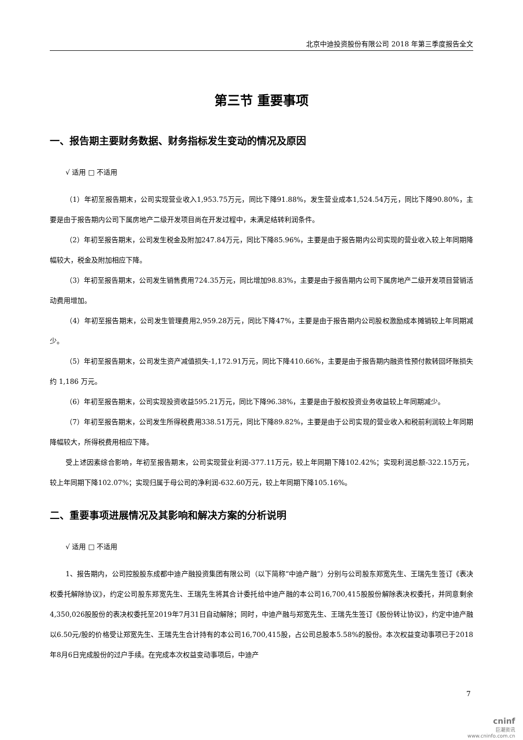北京中迪投资股份有限公司 2018 年第三季度报告全文
第三节 重要事项
一、报告期主要财务数据、财务指标发生变动的情况及原因
√ 适用 □ 不适用
（1）年初至报告期末，公司实现营业收入1,953.75万元，同比下降91.88%，发生营业成本1,524.54万元，同比下降90.80%，主要是由于报告期内公司下属房地产二级开发项目尚在开发过程中，未满足结转利润条件。
（2）年初至报告期末，公司发生税金及附加247.84万元，同比下降85.96%，主要是由于报告期内公司实现的营业收入较上年同期降幅较大，税金及附加相应下降。
（3）年初至报告期末，公司发生销售费用724.35万元，同比增加98.83%，主要是由于报告期内公司下属房地产二级开发项目营销活动费用增加。
（4）年初至报告期末，公司发生管理费用2,959.28万元，同比下降47%，主要是由于报告期内公司股权激励成本摊销较上年同期减少。
（5）年初至报告期末，公司发生资产减值损失-1,172.91万元，同比下降410.66%，主要是由于报告期内融资性预付款转回坏账损失约 1,186 万元。
（6）年初至报告期末，公司实现投资收益595.21万元，同比下降96.38%，主要是由于股权投资业务收益较上年同期减少。
（7）年初至报告期末，公司发生所得税费用338.51万元，同比下降89.82%，主要是由于公司实现的营业收入和税前利润较上年同期降幅较大，所得税费用相应下降。
受上述因素综合影响，年初至报告期末，公司实现营业利润-377.11万元，较上年同期下降102.42%；实现利润总额-322.15万元，较上年同期下降102.07%；实现归属于母公司的净利润-632.60万元，较上年同期下降105.16%。
二、重要事项进展情况及其影响和解决方案的分析说明
√ 适用 □ 不适用
1、报告期内，公司控股股东成都中迪产融投资集团有限公司（以下简称“中迪产融”）分别与公司股东郑宽先生、王瑞先生签订《表决权委托解除协议》，约定公司股东郑宽先生、王瑞先生将其合计委托给中迪产融的本公司16,700,415股股份解除表决权委托，并同意剩余4,350,026股股份的表决权委托至2019年7月31日自动解除；同时，中迪产融与郑宽先生、王瑞先生签订《股份转让协议》，约定中迪产融以6.50元/股的价格受让郑宽先生、王瑞先生合计持有的本公司16,700,415股，占公司总股本5.58%的股份。本次权益变动事项已于2018年8月6日完成股份的过户手续。在完成本次权益变动事项后，中迪产
7
cninf
巨潮资讯
www.cninfo.com.cn